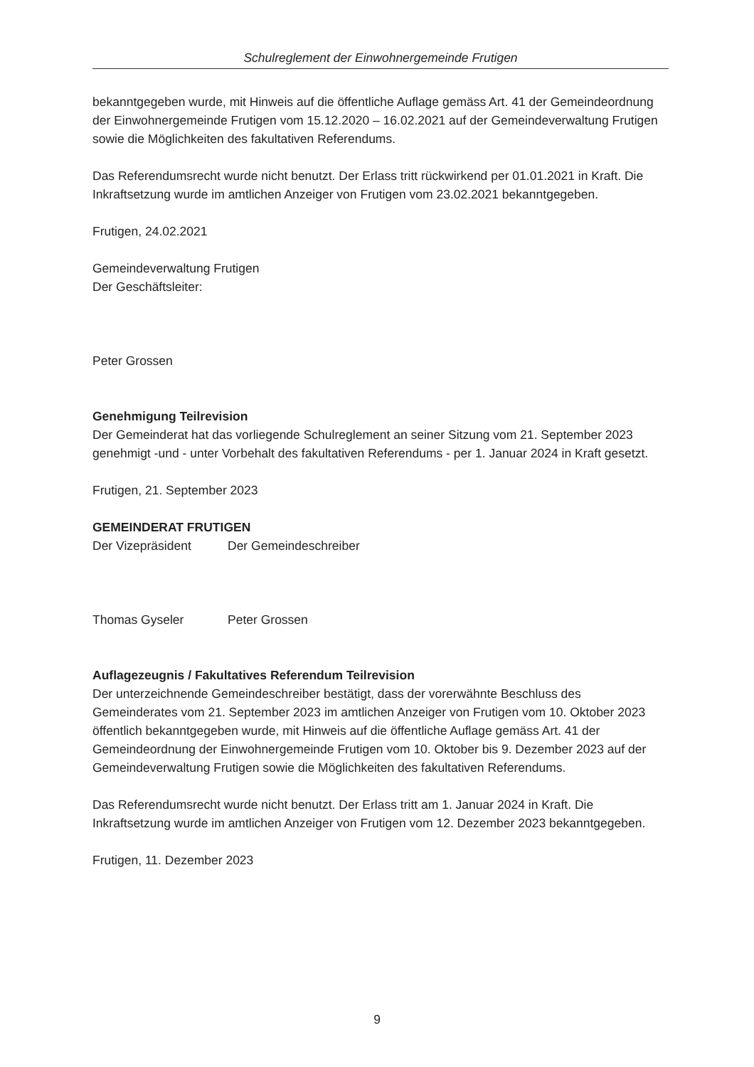Schulreglement der Einwohnergemeinde Frutigen
bekanntgegeben wurde, mit Hinweis auf die öffentliche Auflage gemäss Art. 41 der Gemeindeordnung der Einwohnergemeinde Frutigen vom 15.12.2020 – 16.02.2021 auf der Gemeindeverwaltung Frutigen sowie die Möglichkeiten des fakultativen Referendums.
Das Referendumsrecht wurde nicht benutzt. Der Erlass tritt rückwirkend per 01.01.2021 in Kraft. Die Inkraftsetzung wurde im amtlichen Anzeiger von Frutigen vom 23.02.2021 bekanntgegeben.
Frutigen, 24.02.2021
Gemeindeverwaltung Frutigen
Der Geschäftsleiter:
Peter Grossen
Genehmigung Teilrevision
Der Gemeinderat hat das vorliegende Schulreglement an seiner Sitzung vom 21. September 2023 genehmigt -und - unter Vorbehalt des fakultativen Referendums - per 1. Januar 2024 in Kraft gesetzt.
Frutigen, 21. September 2023
GEMEINDERAT FRUTIGEN
Der Vizepräsident Der Gemeindeschreiber
Thomas Gyseler Peter Grossen
Auflagezeugnis / Fakultatives Referendum Teilrevision
Der unterzeichnende Gemeindeschreiber bestätigt, dass der vorerwähnte Beschluss des Gemeinderates vom 21. September 2023 im amtlichen Anzeiger von Frutigen vom 10. Oktober 2023 öffentlich bekanntgegeben wurde, mit Hinweis auf die öffentliche Auflage gemäss Art. 41 der Gemeindeordnung der Einwohnergemeinde Frutigen vom 10. Oktober bis 9. Dezember 2023 auf der Gemeindeverwaltung Frutigen sowie die Möglichkeiten des fakultativen Referendums.
Das Referendumsrecht wurde nicht benutzt. Der Erlass tritt am 1. Januar 2024 in Kraft. Die Inkraftsetzung wurde im amtlichen Anzeiger von Frutigen vom 12. Dezember 2023 bekanntgegeben.
Frutigen, 11. Dezember 2023
9